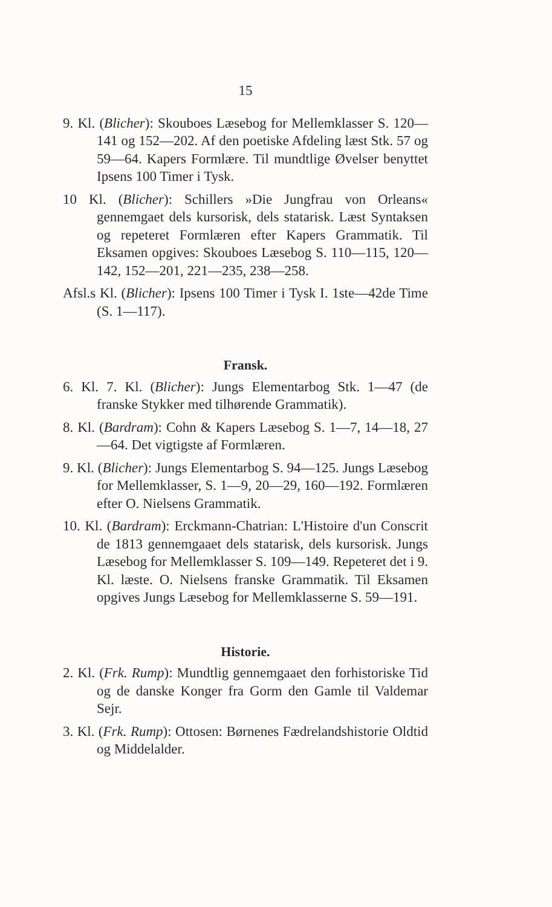15
9. Kl. (Blicher): Skouboes Læsebog for Mellemklasser S. 120—141 og 152—202. Af den poetiske Afdeling læst Stk. 57 og 59—64. Kapers Formlære. Til mundtlige Øvelser benyttet Ipsens 100 Timer i Tysk.
10 Kl. (Blicher): Schillers »Die Jungfrau von Orleans« gennemgaet dels kursorisk, dels statarisk. Læst Syntaksen og repeteret Formlæren efter Kapers Grammatik. Til Eksamen opgives: Skouboes Læsebog S. 110—115, 120—142, 152—201, 221—235, 238—258.
Afsl.s Kl. (Blicher): Ipsens 100 Timer i Tysk I. 1ste—42de Time (S. 1—117).
Fransk.
6. Kl. 7. Kl. (Blicher): Jungs Elementarbog Stk. 1—47 (de franske Stykker med tilhørende Grammatik).
8. Kl. (Bardram): Cohn & Kapers Læsebog S. 1—7, 14—18, 27—64. Det vigtigste af Formlæren.
9. Kl. (Blicher): Jungs Elementarbog S. 94—125. Jungs Læsebog for Mellemklasser, S. 1—9, 20—29, 160—192. Formlæren efter O. Nielsens Grammatik.
10. Kl. (Bardram): Erckmann-Chatrian: L'Histoire d'un Conscrit de 1813 gennemgaaet dels statarisk, dels kursorisk. Jungs Læsebog for Mellemklasser S. 109—149. Repeteret det i 9. Kl. læste. O. Nielsens franske Grammatik. Til Eksamen opgives Jungs Læsebog for Mellemklasserne S. 59—191.
Historie.
2. Kl. (Frk. Rump): Mundtlig gennemgaaet den forhistoriske Tid og de danske Konger fra Gorm den Gamle til Valdemar Sejr.
3. Kl. (Frk. Rump): Ottosen: Børnenes Fædrelandshistorie Oldtid og Middelalder.